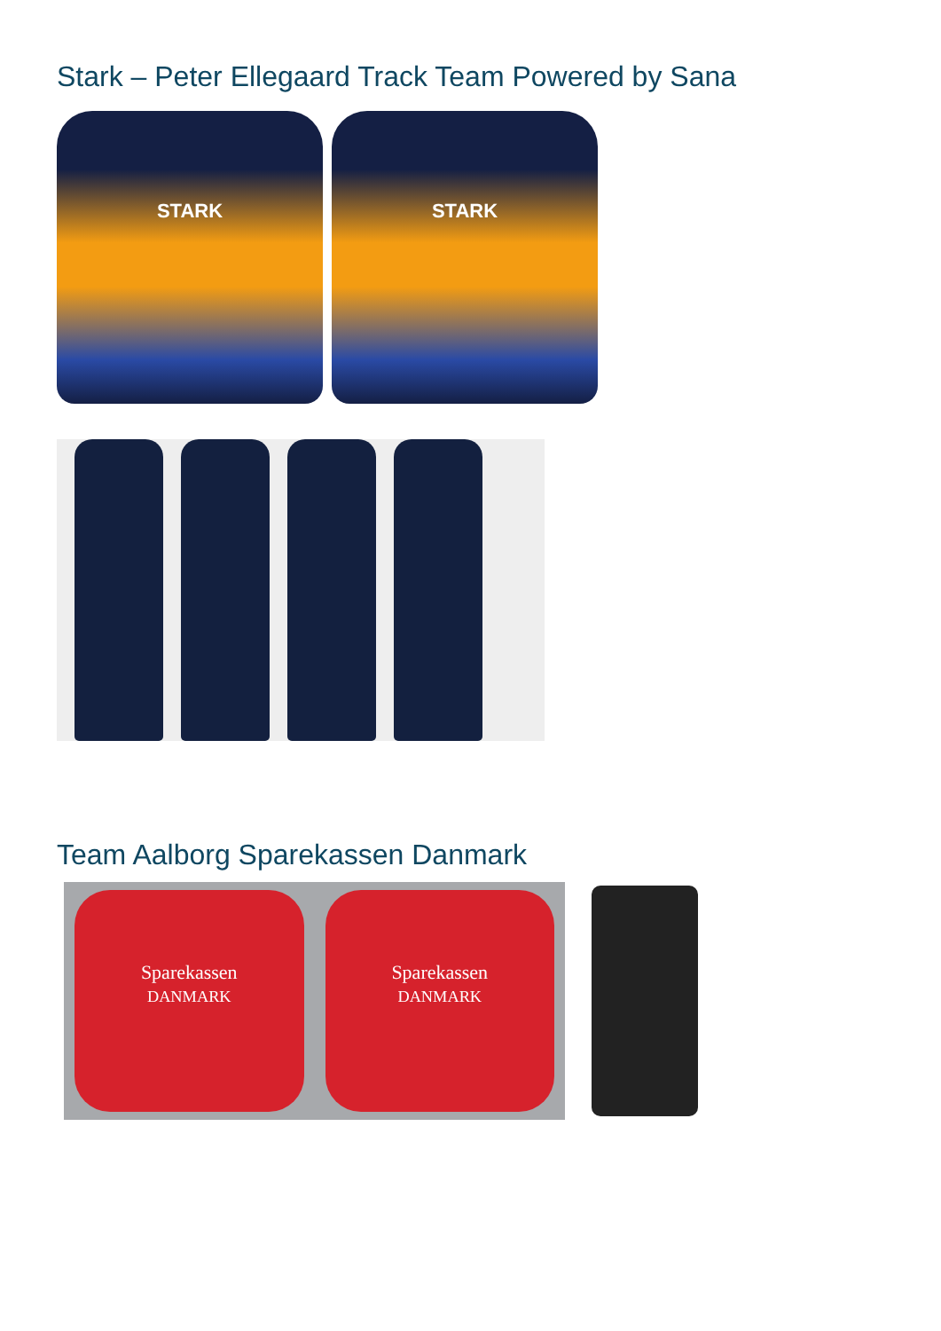Stark – Peter Ellegaard Track Team Powered by Sana
STARK STARK
Team Aalborg Sparekassen Danmark
Sparekassen
DANMARK
Sparekassen
DANMARK